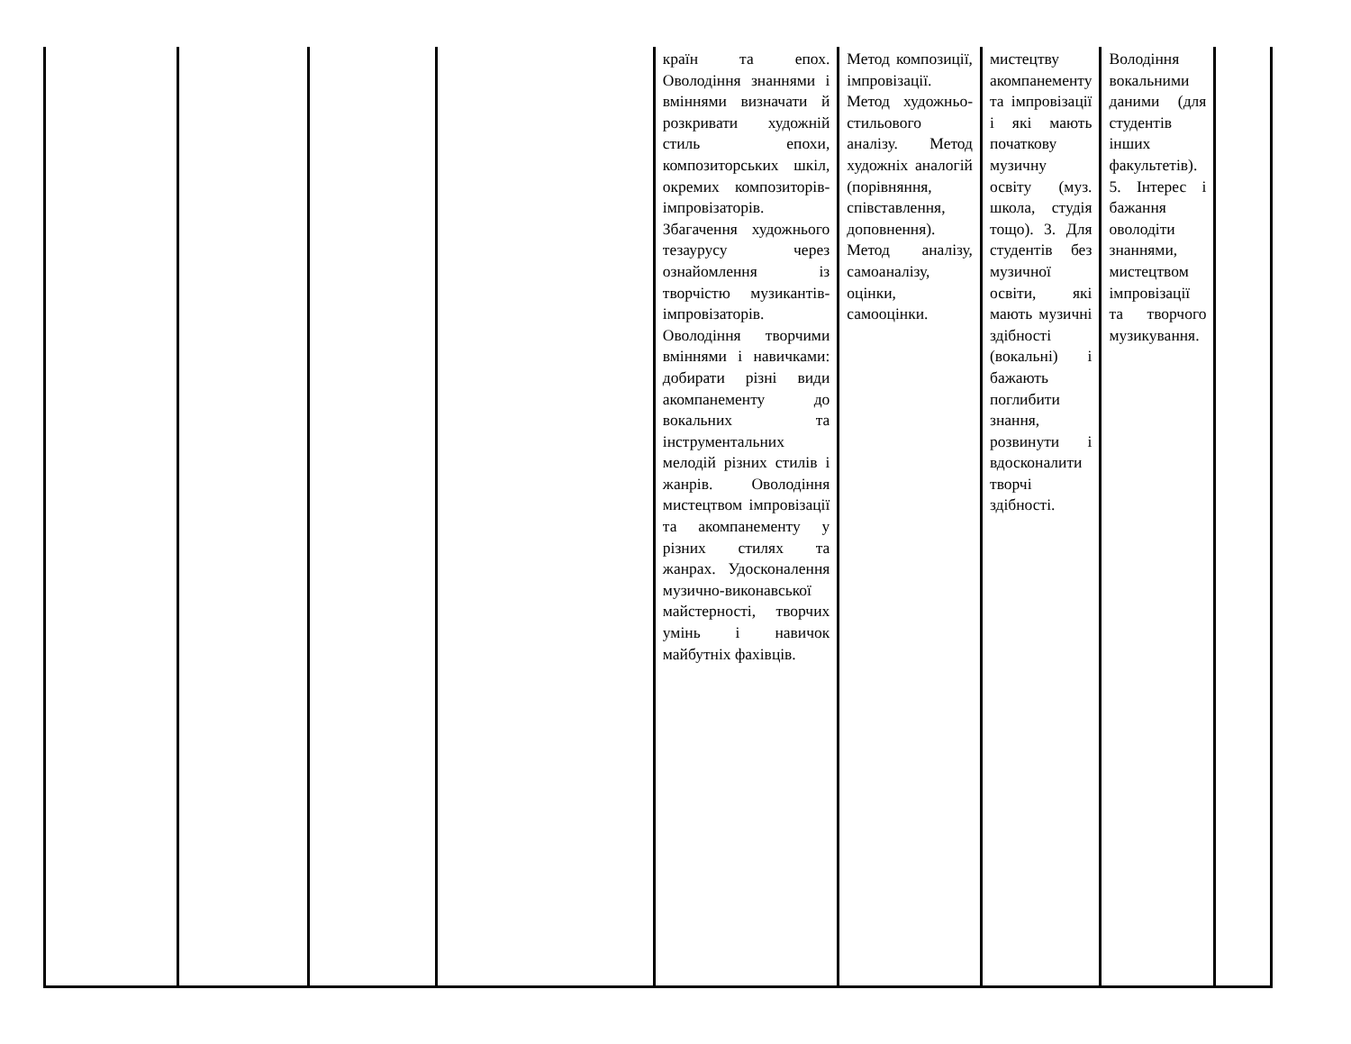| | | | | країн та епох. Оволодіння знаннями і вміннями визначати й розкривати художній стиль епохи, композиторських шкіл, окремих композиторів-імпровізаторів. Збагачення художнього тезаурусу через ознайомлення із творчістю музикантів-імпровізаторів. Оволодіння творчими вміннями і навичками: добирати різні види акомпанементу до вокальних та інструментальних мелодій різних стилів і жанрів. Оволодіння мистецтвом імпровізації та акомпанементу у різних стилях та жанрах. Удосконалення музично-виконавської майстерності, творчих умінь і навичок майбутніх фахівців. | Метод композиції, імпровізації. Метод художньо-стильового аналізу. Метод художніх аналогій (порівняння, співставлення, доповнення). Метод аналізу, самоаналізу, оцінки, самооцінки. | мистецтву акомпанементу та імпровізації і які мають початкову музичну освіту (муз. школа, студія тощо). 3. Для студентів без музичної освіти, які мають музичні здібності (вокальні) і бажають поглибити знання, розвинути і вдосконалити творчі здібності. | Володіння вокальними даними (для студентів інших факультетів). 5. Інтерес і бажання оволодіти знаннями, мистецтвом імпровізації та творчого музикування. | |